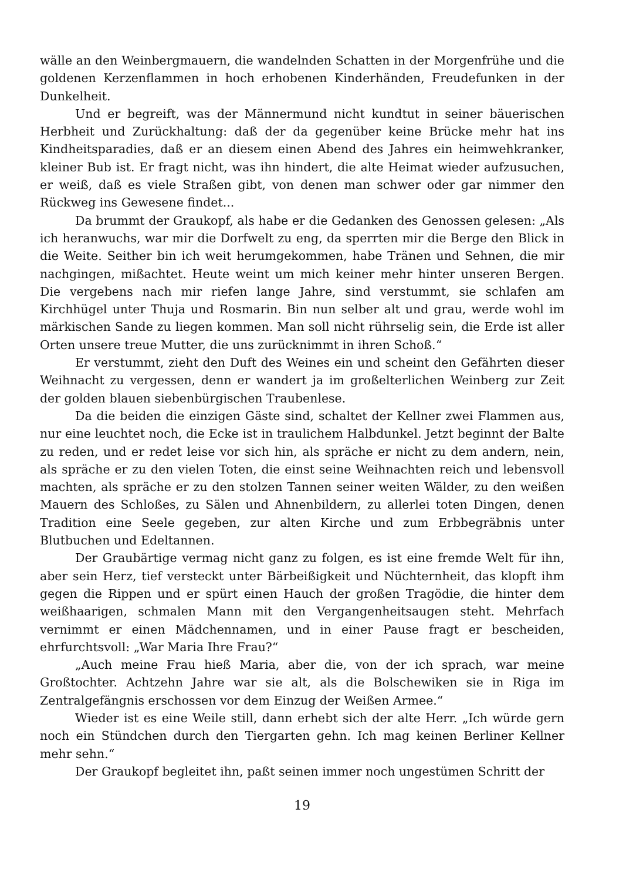wälle an den Weinbergmauern, die wandelnden Schatten in der Morgenfrühe und die goldenen Kerzenflammen in hoch erhobenen Kinderhänden, Freudefunken in der Dunkelheit.
Und er begreift, was der Männermund nicht kundtut in seiner bäuerischen Herbheit und Zurückhaltung: daß der da gegenüber keine Brücke mehr hat ins Kindheitsparadies, daß er an diesem einen Abend des Jahres ein heimwehkranker, kleiner Bub ist. Er fragt nicht, was ihn hindert, die alte Heimat wieder aufzusuchen, er weiß, daß es viele Straßen gibt, von denen man schwer oder gar nimmer den Rückweg ins Gewesene findet...
Da brummt der Graukopf, als habe er die Gedanken des Genossen gelesen: „Als ich heranwuchs, war mir die Dorfwelt zu eng, da sperrten mir die Berge den Blick in die Weite. Seither bin ich weit herumgekommen, habe Tränen und Sehnen, die mir nachgingen, mißachtet. Heute weint um mich keiner mehr hinter unseren Bergen. Die vergebens nach mir riefen lange Jahre, sind verstummt, sie schlafen am Kirchhügel unter Thuja und Rosmarin. Bin nun selber alt und grau, werde wohl im märkischen Sande zu liegen kommen. Man soll nicht rührselig sein, die Erde ist aller Orten unsere treue Mutter, die uns zurücknimmt in ihren Schoß.“
Er verstummt, zieht den Duft des Weines ein und scheint den Gefährten dieser Weihnacht zu vergessen, denn er wandert ja im großelterlichen Weinberg zur Zeit der golden blauen siebenbürgischen Traubenlese.
Da die beiden die einzigen Gäste sind, schaltet der Kellner zwei Flammen aus, nur eine leuchtet noch, die Ecke ist in traulichem Halbdunkel. Jetzt beginnt der Balte zu reden, und er redet leise vor sich hin, als spräche er nicht zu dem andern, nein, als spräche er zu den vielen Toten, die einst seine Weihnachten reich und lebensvoll machten, als spräche er zu den stolzen Tannen seiner weiten Wälder, zu den weißen Mauern des Schloßes, zu Sälen und Ahnenbildern, zu allerlei toten Dingen, denen Tradition eine Seele gegeben, zur alten Kirche und zum Erbbegräbnis unter Blutbuchen und Edeltannen.
Der Graubärtige vermag nicht ganz zu folgen, es ist eine fremde Welt für ihn, aber sein Herz, tief versteckt unter Bärbeißigkeit und Nüchternheit, das klopft ihm gegen die Rippen und er spürt einen Hauch der großen Tragödie, die hinter dem weißhaarigen, schmalen Mann mit den Vergangenheitsaugen steht. Mehrfach vernimmt er einen Mädchennamen, und in einer Pause fragt er bescheiden, ehrfurchtsvoll: „War Maria Ihre Frau?“
„Auch meine Frau hieß Maria, aber die, von der ich sprach, war meine Großtochter. Achtzehn Jahre war sie alt, als die Bolschewiken sie in Riga im Zentralgefängnis erschossen vor dem Einzug der Weißen Armee.“
Wieder ist es eine Weile still, dann erhebt sich der alte Herr. „Ich würde gern noch ein Stündchen durch den Tiergarten gehn. Ich mag keinen Berliner Kellner mehr sehn.“
Der Graukopf begleitet ihn, paßt seinen immer noch ungestümen Schritt der
19